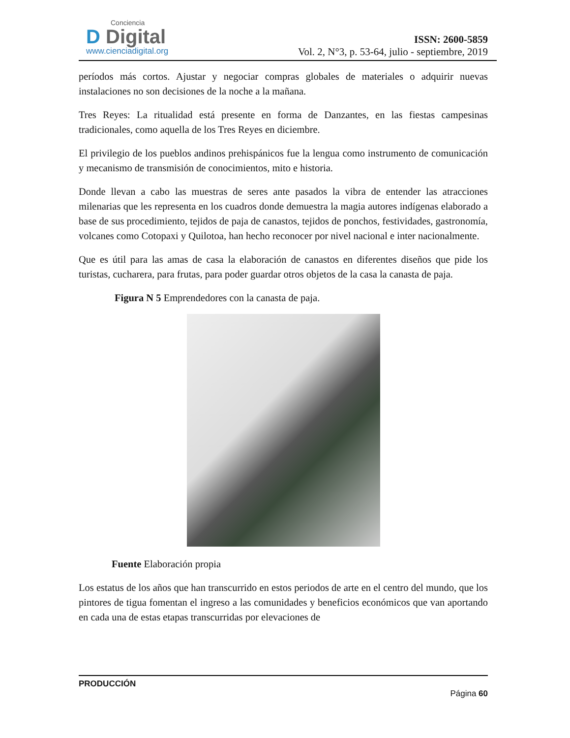Conciencia
D Digital
www.cienciadigital.org
ISSN: 2600-5859
Vol. 2, N°3, p. 53-64, julio - septiembre, 2019
períodos más cortos. Ajustar y negociar compras globales de materiales o adquirir nuevas instalaciones no son decisiones de la noche a la mañana.
Tres Reyes: La ritualidad está presente en forma de Danzantes, en las fiestas campesinas tradicionales, como aquella de los Tres Reyes en diciembre.
El privilegio de los pueblos andinos prehispánicos fue la lengua como instrumento de comunicación y mecanismo de transmisión de conocimientos, mito e historia.
Donde llevan a cabo las muestras de seres ante pasados la vibra de entender las atracciones milenarias que les representa en los cuadros donde demuestra la magia autores indígenas elaborado a base de sus procedimiento, tejidos de paja de canastos, tejidos de ponchos, festividades, gastronomía, volcanes como Cotopaxi y Quilotoa, han hecho reconocer por nivel nacional e inter nacionalmente.
Que es útil para las amas de casa la elaboración de canastos en diferentes diseños que pide los turistas, cucharera, para frutas, para poder guardar otros objetos de la casa la canasta de paja.
Figura N 5 Emprendedores con la canasta de paja.
Fuente Elaboración propia
Los estatus de los años que han transcurrido en estos periodos de arte en el centro del mundo, que los pintores de tigua fomentan el ingreso a las comunidades y beneficios económicos que van aportando en cada una de estas etapas transcurridas por elevaciones de
PRODUCCIÓN
Página 60